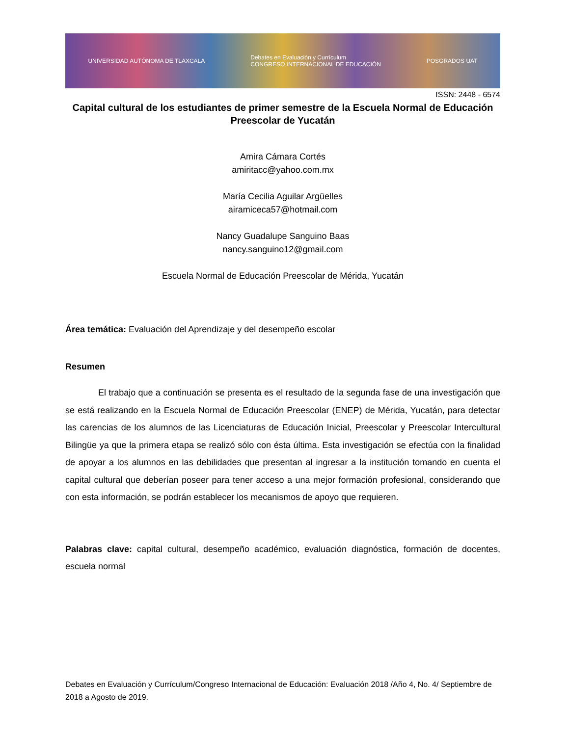UNIVERSIDAD AUTÓNOMA DE TLAXCALA Debates en Evaluación y Currículum
CONGRESO INTERNACIONAL DE EDUCACIÓN POSGRADOS UAT
ISSN: 2448 - 6574
Capital cultural de los estudiantes de primer semestre de la Escuela Normal de Educación Preescolar de Yucatán
Amira Cámara Cortés
amiritacc@yahoo.com.mx
María Cecilia Aguilar Argüelles
airamiceca57@hotmail.com
Nancy Guadalupe Sanguino Baas
nancy.sanguino12@gmail.com
Escuela Normal de Educación Preescolar de Mérida, Yucatán
Área temática: Evaluación del Aprendizaje y del desempeño escolar
Resumen
El trabajo que a continuación se presenta es el resultado de la segunda fase de una investigación que se está realizando en la Escuela Normal de Educación Preescolar (ENEP) de Mérida, Yucatán, para detectar las carencias de los alumnos de las Licenciaturas de Educación Inicial, Preescolar y Preescolar Intercultural Bilingüe ya que la primera etapa se realizó sólo con ésta última. Esta investigación se efectúa con la finalidad de apoyar a los alumnos en las debilidades que presentan al ingresar a la institución tomando en cuenta el capital cultural que deberían poseer para tener acceso a una mejor formación profesional, considerando que con esta información, se podrán establecer los mecanismos de apoyo que requieren.
Palabras clave: capital cultural, desempeño académico, evaluación diagnóstica, formación de docentes, escuela normal
Debates en Evaluación y Currículum/Congreso Internacional de Educación: Evaluación 2018 /Año 4, No. 4/ Septiembre de 2018 a Agosto de 2019.